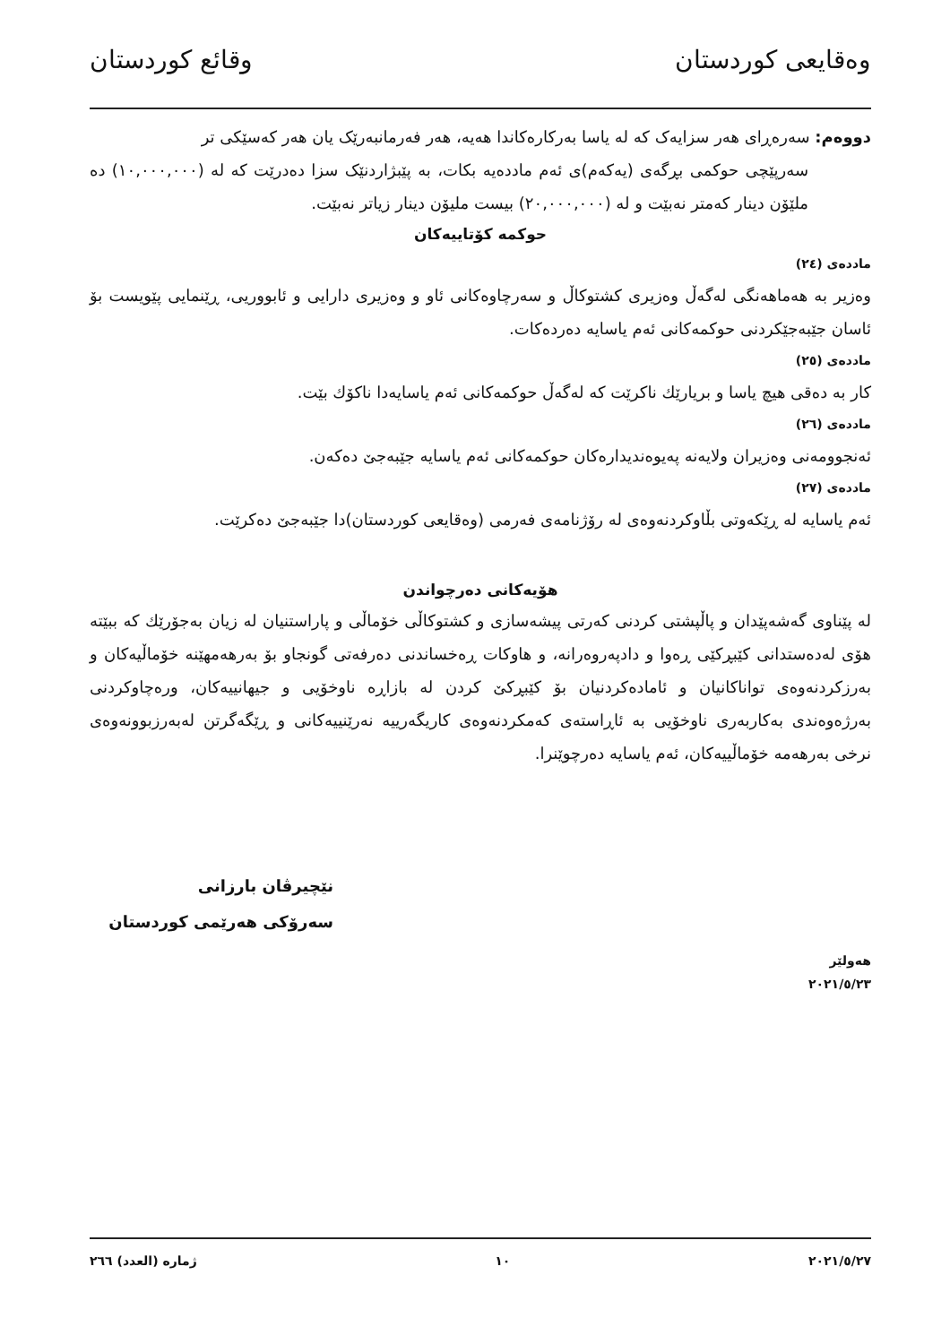وەقایعی کوردستان وقائع كوردستان
دووەم: سەرەڕای هەر سزایەک کە لە یاسا بەرکارەکاندا هەیە، هەر فەرمانبەرێک یان هەر کەسێکی تر
سەرپێچی حوکمی بڕگەی (یەکەم)ی ئەم ماددەیە بکات، بە پێبژاردنێک سزا دەدرێت کە لە (١٠,٠٠٠,٠٠٠) دە ملێۆن دینار کەمتر نەبێت و لە (٢٠,٠٠٠,٠٠٠) بیست ملیۆن دینار زیاتر نەبێت.
حوکمە کۆتاییەکان
ماددەی (٢٤)
وەزیر بە هەماهەنگی لەگەڵ وەزیری کشتوکاڵ و سەرچاوەکانی ئاو و وەزیری دارایی و ئابووریی، ڕێنمایی پێویست بۆ ئاسان جێبەجێکردنی حوکمەکانی ئەم یاسایە دەردەکات.
ماددەی (٢٥)
کار بە دەقی هیچ یاسا و بریارێك ناکرێت کە لەگەڵ حوکمەکانی ئەم یاسایەدا ناکۆك بێت.
ماددەی (٢٦)
ئەنجوومەنی وەزیران ولایەنە پەیوەندیدارەکان حوکمەکانی ئەم یاسایە جێبەجێ دەکەن.
ماددەی (٢٧)
ئەم یاسایە لە ڕێکەوتی بڵاوکردنەوەی لە رۆژنامەی فەرمی (وەقایعی کوردستان)دا جێبەجێ دەکرێت.
هۆیەکانی دەرچواندن
لە پێناوی گەشەپێدان و پاڵپشتی کردنی کەرتی پیشەسازی و کشتوکاڵی خۆماڵی و پاراستنیان لە زیان بەجۆرێك کە ببێتە هۆی لەدەستدانی کێبڕکێی ڕەوا و دادپەروەرانە، و هاوکات ڕەخساندنی دەرفەتی گونجاو بۆ بەرهەمهێنە خۆماڵیەکان و بەرزکردنەوەی تواناکانیان و ئامادەکردنیان بۆ کێبڕکێ کردن لە بازاڕە ناوخۆیی و جیهانییەکان، ورەچاوکردنی بەرژەوەندی بەکاربەری ناوخۆیی بە ئاڕاستەی کەمکردنەوەی کاریگەرییە نەرێنییەکانی و ڕێگەگرتن لەبەرزبوونەوەی نرخی بەرهەمە خۆماڵییەکان، ئەم یاسایە دەرچوێنرا.
نێچیرڤان بارزانی
سەرۆکی هەرێمی کوردستان
هەولێر
٢٠٢١/٥/٢٣
٢٠٢١/٥/٢٧ ١٠ ژمارە (العدد) ٢٦٦